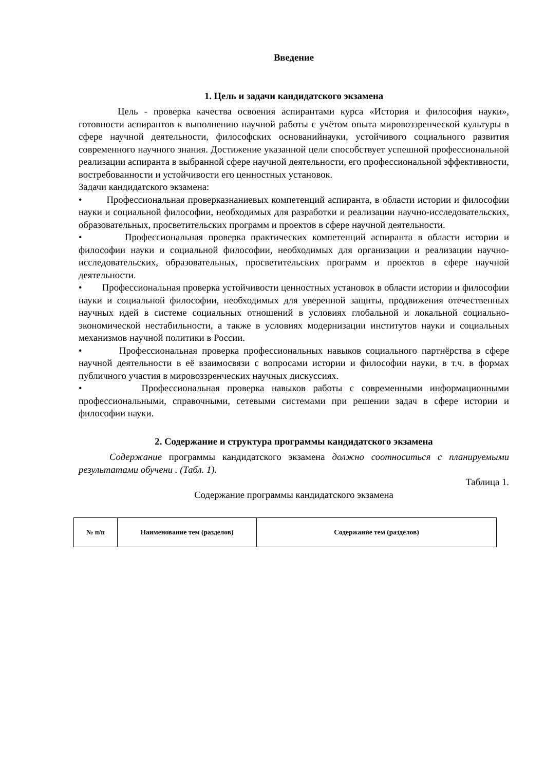Введение
1. Цель и задачи кандидатского экзамена
Цель - проверка качества освоения аспирантами курса «История и философия науки», готовности аспирантов к выполнению научной работы с учётом опыта мировоззренческой культуры в сфере научной деятельности, философских основанийнауки, устойчивого социального развития современного научного знания. Достижение указанной цели способствует успешной профессиональной реализации аспиранта в выбранной сфере научной деятельности, его профессиональной эффективности, востребованности и устойчивости его ценностных установок.
Задачи кандидатского экзамена:
• Профессиональная проверказнаниевых компетенций аспиранта, в области истории и философии науки и социальной философии, необходимых для разработки и реализации научно-исследовательских, образовательных, просветительских программ и проектов в сфере научной деятельности.
• Профессиональная проверка практических компетенций аспиранта в области истории и философии науки и социальной философии, необходимых для организации и реализации научно-исследовательских, образовательных, просветительских программ и проектов в сфере научной деятельности.
• Профессиональная проверка устойчивости ценностных установок в области истории и философии науки и социальной философии, необходимых для уверенной защиты, продвижения отечественных научных идей в системе социальных отношений в условиях глобальной и локальной социально-экономической нестабильности, а также в условиях модернизации институтов науки и социальных механизмов научной политики в России.
• Профессиональная проверка профессиональных навыков социального партнёрства в сфере научной деятельности в её взаимосвязи с вопросами истории и философии науки, в т.ч. в формах публичного участия в мировоззренческих научных дискуссиях.
• Профессиональная проверка навыков работы с современными информационными профессиональными, справочными, сетевыми системами при решении задач в сфере истории и философии науки.
2. Содержание и структура программы кандидатского экзамена
Содержание программы кандидатского экзамена должно соотноситься с планируемыми результатами обучени . (Табл. 1).
Таблица 1.
Содержание программы кандидатского экзамена
| № п/п | Наименование тем (разделов) | Содержание тем (разделов) |